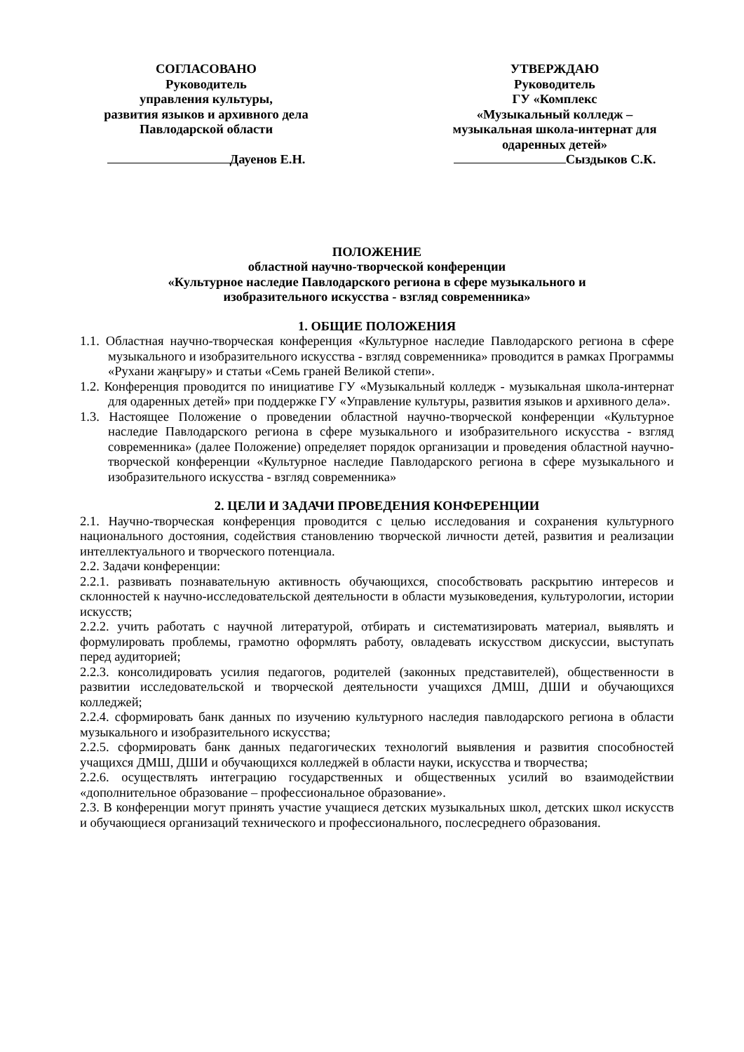СОГЛАСОВАНО
Руководитель
управления культуры,
развития языков и архивного дела
Павлодарской области
Дауенов Е.Н.
УТВЕРЖДАЮ
Руководитель
ГУ «Комплекс
«Музыкальный колледж –
музыкальная школа-интернат для
одаренных детей»
Сыздыков С.К.
ПОЛОЖЕНИЕ
областной научно-творческой конференции
«Культурное наследие Павлодарского региона в сфере музыкального и
изобразительного искусства - взгляд современника»
1. ОБЩИЕ ПОЛОЖЕНИЯ
1.1. Областная научно-творческая конференция «Культурное наследие Павлодарского региона в сфере музыкального и изобразительного искусства - взгляд современника» проводится в рамках Программы «Рухани жаңғыру» и статьи «Семь граней Великой степи».
1.2. Конференция проводится по инициативе ГУ «Музыкальный колледж - музыкальная школа-интернат для одаренных детей» при поддержке ГУ «Управление культуры, развития языков и архивного дела».
1.3. Настоящее Положение о проведении областной научно-творческой конференции «Культурное наследие Павлодарского региона в сфере музыкального и изобразительного искусства - взгляд современника» (далее Положение) определяет порядок организации и проведения областной научно-творческой конференции «Культурное наследие Павлодарского региона в сфере музыкального и изобразительного искусства - взгляд современника»
2. ЦЕЛИ И ЗАДАЧИ ПРОВЕДЕНИЯ КОНФЕРЕНЦИИ
2.1. Научно-творческая конференция проводится с целью исследования и сохранения культурного национального достояния, содействия становлению творческой личности детей, развития и реализации интеллектуального и творческого потенциала.
2.2. Задачи конференции:
2.2.1. развивать познавательную активность обучающихся, способствовать раскрытию интересов и склонностей к научно-исследовательской деятельности в области музыковедения, культурологии, истории искусств;
2.2.2. учить работать с научной литературой, отбирать и систематизировать материал, выявлять и формулировать проблемы, грамотно оформлять работу, овладевать искусством дискуссии, выступать перед аудиторией;
2.2.3. консолидировать усилия педагогов, родителей (законных представителей), общественности в развитии исследовательской и творческой деятельности учащихся ДМШ, ДШИ и обучающихся колледжей;
2.2.4. сформировать банк данных по изучению культурного наследия павлодарского региона в области музыкального и изобразительного искусства;
2.2.5. сформировать банк данных педагогических технологий выявления и развития способностей учащихся ДМШ, ДШИ и обучающихся колледжей в области науки, искусства и творчества;
2.2.6. осуществлять интеграцию государственных и общественных усилий во взаимодействии «дополнительное образование – профессиональное образование».
2.3. В конференции могут принять участие учащиеся детских музыкальных школ, детских школ искусств и обучающиеся организаций технического и профессионального, послесреднего образования.